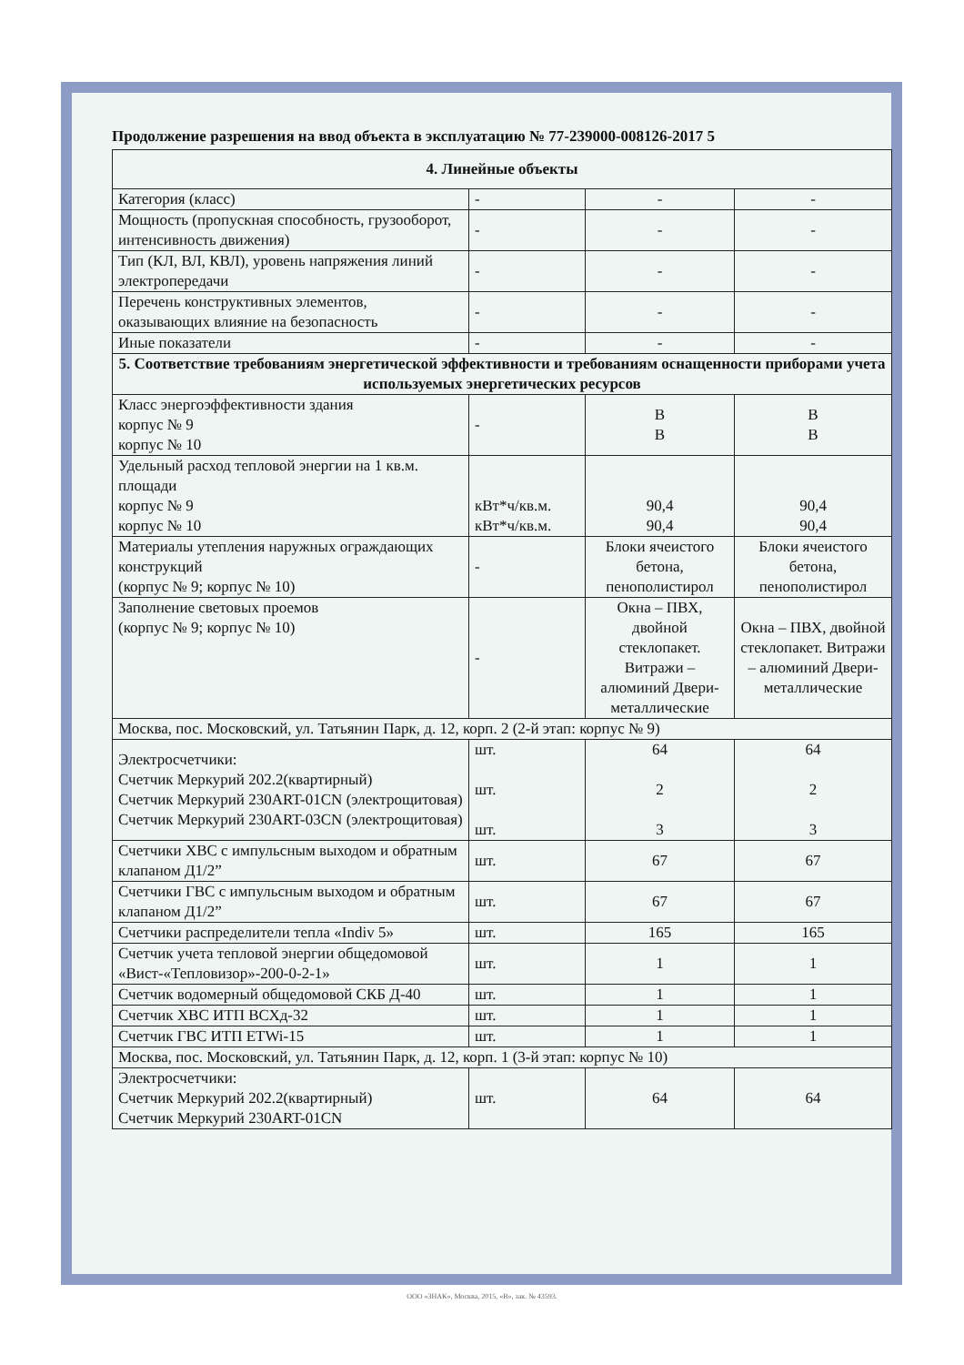Продолжение разрешения на ввод объекта в эксплуатацию № 77-239000-008126-2017 5
| 4. Линейные объекты | | | |
| Категория (класс) | - | - | - |
| Мощность (пропускная способность, грузооборот, интенсивность движения) | - | - | - |
| Тип (КЛ, ВЛ, КВЛ), уровень напряжения линий электропередачи | - | - | - |
| Перечень конструктивных элементов, оказывающих влияние на безопасность | - | - | - |
| Иные показатели | - | - | - |
| 5. Соответствие требованиям энергетической эффективности и требованиям оснащенности приборами учета используемых энергетических ресурсов | | | |
| Класс энергоэффективности здания корпус № 9 корпус № 10 | - | В В | В В |
| Удельный расход тепловой энергии на 1 кв.м. площади корпус № 9 корпус № 10 | кВт*ч/кв.м. кВт*ч/кв.м. | 90,4 90,4 | 90,4 90,4 |
| Материалы утепления наружных ограждающих конструкций (корпус № 9; корпус № 10) | - | Блоки ячеистого бетона, пенополистирол | Блоки ячеистого бетона, пенополистирол |
| Заполнение световых проемов (корпус № 9; корпус № 10) | - | Окна – ПВХ, двойной стеклопакет. Витражи – алюминий Двери-металлические | Окна – ПВХ, двойной стеклопакет. Витражи – алюминий Двери-металлические |
| Москва, пос. Московский, ул. Татьянин Парк, д. 12, корп. 2 (2-й этап: корпус № 9) | | | |
| Электросчетчики: Счетчик Меркурий 202.2(квартирный) Счетчик Меркурий 230ART-01CN (электрощитовая) Счетчик Меркурий 230ART-03CN (электрощитовая) | шт. шт. шт. | 64 2 3 | 64 2 3 |
| Счетчики ХВС с импульсным выходом и обратным клапаном Д1/2” | шт. | 67 | 67 |
| Счетчики ГВС с импульсным выходом и обратным клапаном Д1/2” | шт. | 67 | 67 |
| Счетчики распределители тепла «Indiv 5» | шт. | 165 | 165 |
| Счетчик учета тепловой энергии общедомовой «Вист-«Тепловизор»-200-0-2-1» | шт. | 1 | 1 |
| Счетчик водомерный общедомовой СКБ Д-40 | шт. | 1 | 1 |
| Счетчик ХВС ИТП ВСХд-32 | шт. | 1 | 1 |
| Счетчик ГВС ИТП ETWi-15 | шт. | 1 | 1 |
| Москва, пос. Московский, ул. Татьянин Парк, д. 12, корп. 1 (3-й этап: корпус № 10) | | | |
| Электросчетчики: Счетчик Меркурий 202.2(квартирный) Счетчик Меркурий 230ART-01CN | шт. | 64 | 64 |
ООО «ЗНАК», Москва, 2015, «В», зак. № 43593.